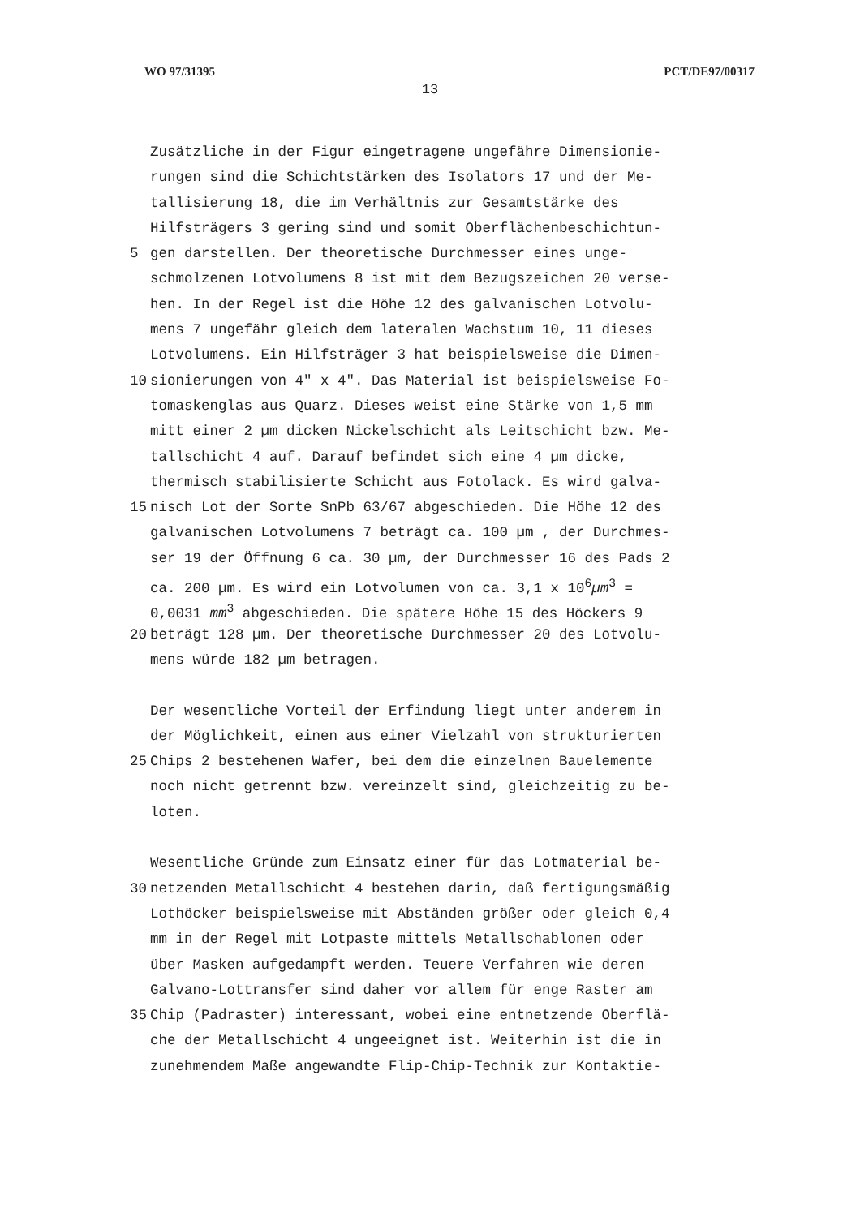WO 97/31395 PCT/DE97/00317
13
Zusätzliche in der Figur eingetragene ungefähre Dimensionie-
rungen sind die Schichtstärken des Isolators 17 und der Me-
tallisierung 18, die im Verhältnis zur Gesamtstärke des
Hilfsträgers 3 gering sind und somit Oberflächenbeschichtun-
5 gen darstellen. Der theoretische Durchmesser eines unge-
schmolzenen Lotvolumens 8 ist mit dem Bezugszeichen 20 verse-
hen. In der Regel ist die Höhe 12 des galvanischen Lotvolu-
mens 7 ungefähr gleich dem lateralen Wachstum 10, 11 dieses
Lotvolumens. Ein Hilfsträger 3 hat beispielsweise die Dimen-
10 sionierungen von 4″ x 4″. Das Material ist beispielsweise Fo-
tomaskenglas aus Quarz. Dieses weist eine Stärke von 1,5 mm
mitt einer 2 µm dicken Nickelschicht als Leitschicht bzw. Me-
tallschicht 4 auf. Darauf befindet sich eine 4 µm dicke,
thermisch stabilisierte Schicht aus Fotolack. Es wird galva-
15 nisch Lot der Sorte SnPb 63/67 abgeschieden. Die Höhe 12 des
galvanischen Lotvolumens 7 beträgt ca. 100 µm , der Durchmes-
ser 19 der Öffnung 6 ca. 30 µm, der Durchmesser 16 des Pads 2
ca. 200 µm. Es wird ein Lotvolumen von ca. 3,1 x 10<sup>6</sup>µm<sup>3</sup> =
0,0031 mm<sup>3</sup> abgeschieden. Die spätere Höhe 15 des Höckers 9
20 beträgt 128 µm. Der theoretische Durchmesser 20 des Lotvolu-
mens würde 182 µm betragen.
Der wesentliche Vorteil der Erfindung liegt unter anderem in
der Möglichkeit, einen aus einer Vielzahl von strukturierten
25 Chips 2 bestehenen Wafer, bei dem die einzelnen Bauelemente
noch nicht getrennt bzw. vereinzelt sind, gleichzeitig zu be-
loten.
Wesentliche Gründe zum Einsatz einer für das Lotmaterial be-
30 netzenden Metallschicht 4 bestehen darin, daß fertigungsmäßig
Lothöcker beispielsweise mit Abständen größer oder gleich 0,4
mm in der Regel mit Lotpaste mittels Metallschablonen oder
über Masken aufgedampft werden. Teuere Verfahren wie deren
Galvano-Lottransfer sind daher vor allem für enge Raster am
35 Chip (Padraster) interessant, wobei eine entnetzende Oberflä-
che der Metallschicht 4 ungeeignet ist. Weiterhin ist die in
zunehmendem Maße angewandte Flip-Chip-Technik zur Kontaktie-